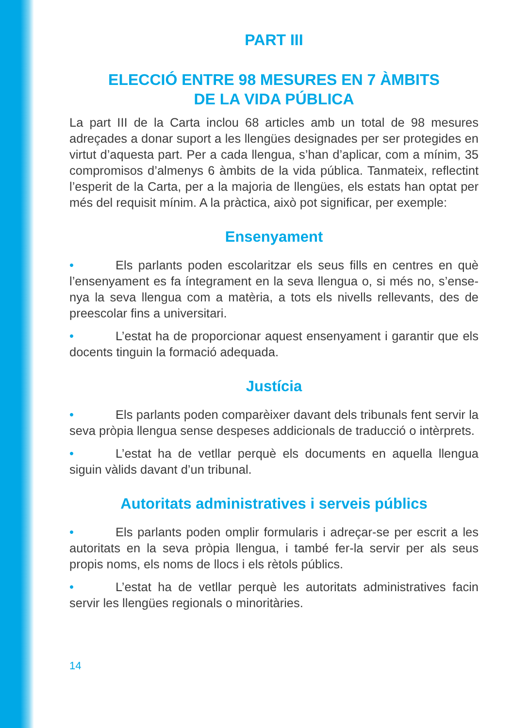PART III
ELECCIÓ ENTRE 98 MESURES EN 7 ÀMBITS
DE LA VIDA PÚBLICA
La part III de la Carta inclou 68 articles amb un total de 98 mesures adreçades a donar suport a les llengües designades per ser protegides en virtut d’aquesta part. Per a cada llengua, s’han d’aplicar, com a mínim, 35 compromisos d’almenys 6 àmbits de la vida pública. Tanmateix, reflectint l’esperit de la Carta, per a la majoria de llengües, els estats han optat per més del requisit mínim. A la pràctica, això pot significar, per exemple:
Ensenyament
• Els parlants poden escolaritzar els seus fills en centres en què l’ensenyament es fa íntegrament en la seva llengua o, si més no, s’ense­nya la seva llengua com a matèria, a tots els nivells rellevants, des de preescolar fins a universitari.
• L’estat ha de proporcionar aquest ensenyament i garantir que els docents tinguin la formació adequada.
Justícia
• Els parlants poden comparèixer davant dels tribunals fent servir la seva pròpia llengua sense despeses addicionals de traducció o intèr­prets.
• L’estat ha de vetllar perquè els documents en aquella llengua siguin vàlids davant d’un tribunal.
Autoritats administratives i serveis públics
• Els parlants poden omplir formularis i adreçar-se per escrit a les autoritats en la seva pròpia llengua, i també fer-la servir per als seus propis noms, els noms de llocs i els rètols públics.
• L’estat ha de vetllar perquè les autoritats administratives facin servir les llengües regionals o minoritàries.
14